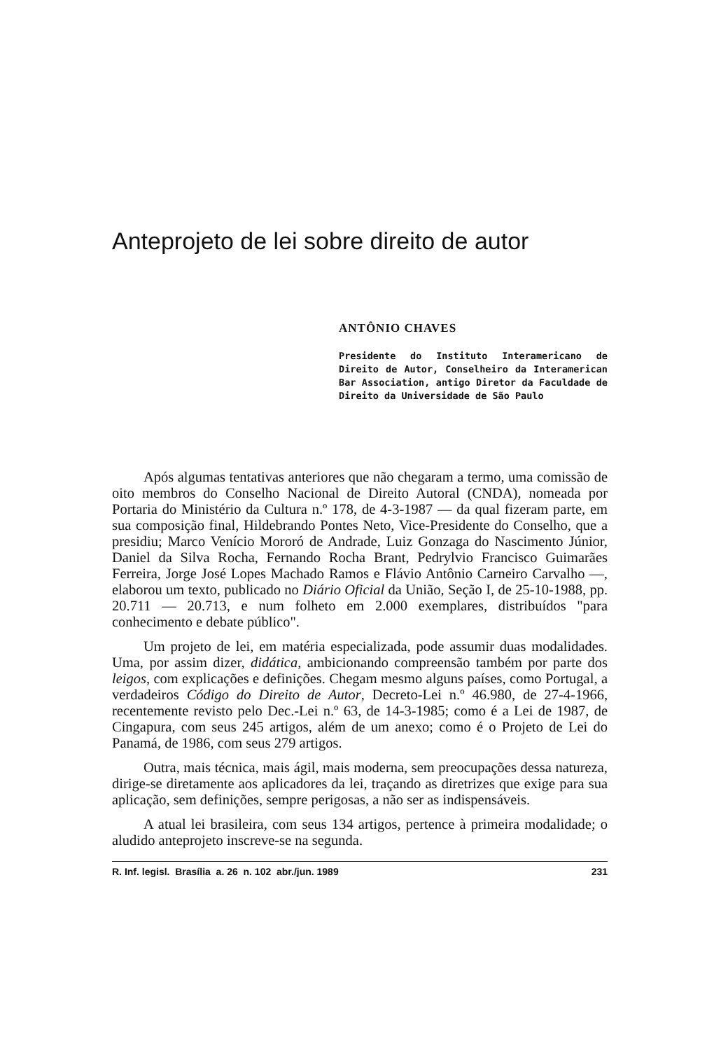Anteprojeto de lei sobre direito de autor
ANTÔNIO CHAVES
Presidente do Instituto Interamericano de Direito de Autor, Conselheiro da Interamerican Bar Association, antigo Diretor da Faculdade de Direito da Universidade de São Paulo
Após algumas tentativas anteriores que não chegaram a termo, uma comissão de oito membros do Conselho Nacional de Direito Autoral (CNDA), nomeada por Portaria do Ministério da Cultura n.º 178, de 4-3-1987 — da qual fizeram parte, em sua composição final, Hildebrando Pontes Neto, Vice-Presidente do Conselho, que a presidiu; Marco Venício Mororó de Andrade, Luiz Gonzaga do Nascimento Júnior, Daniel da Silva Rocha, Fernando Rocha Brant, Pedrylvio Francisco Guimarães Ferreira, Jorge José Lopes Machado Ramos e Flávio Antônio Carneiro Carvalho —, elaborou um texto, publicado no Diário Oficial da União, Seção I, de 25-10-1988, pp. 20.711 — 20.713, e num folheto em 2.000 exemplares, distribuídos "para conhecimento e debate público".
Um projeto de lei, em matéria especializada, pode assumir duas modalidades. Uma, por assim dizer, didática, ambicionando compreensão também por parte dos leigos, com explicações e definições. Chegam mesmo alguns países, como Portugal, a verdadeiros Código do Direito de Autor, Decreto-Lei n.º 46.980, de 27-4-1966, recentemente revisto pelo Dec.-Lei n.º 63, de 14-3-1985; como é a Lei de 1987, de Cingapura, com seus 245 artigos, além de um anexo; como é o Projeto de Lei do Panamá, de 1986, com seus 279 artigos.
Outra, mais técnica, mais ágil, mais moderna, sem preocupações dessa natureza, dirige-se diretamente aos aplicadores da lei, traçando as diretrizes que exige para sua aplicação, sem definições, sempre perigosas, a não ser as indispensáveis.
A atual lei brasileira, com seus 134 artigos, pertence à primeira modalidade; o aludido anteprojeto inscreve-se na segunda.
R. Inf. legisl. Brasília a. 26 n. 102 abr./jun. 1989 231